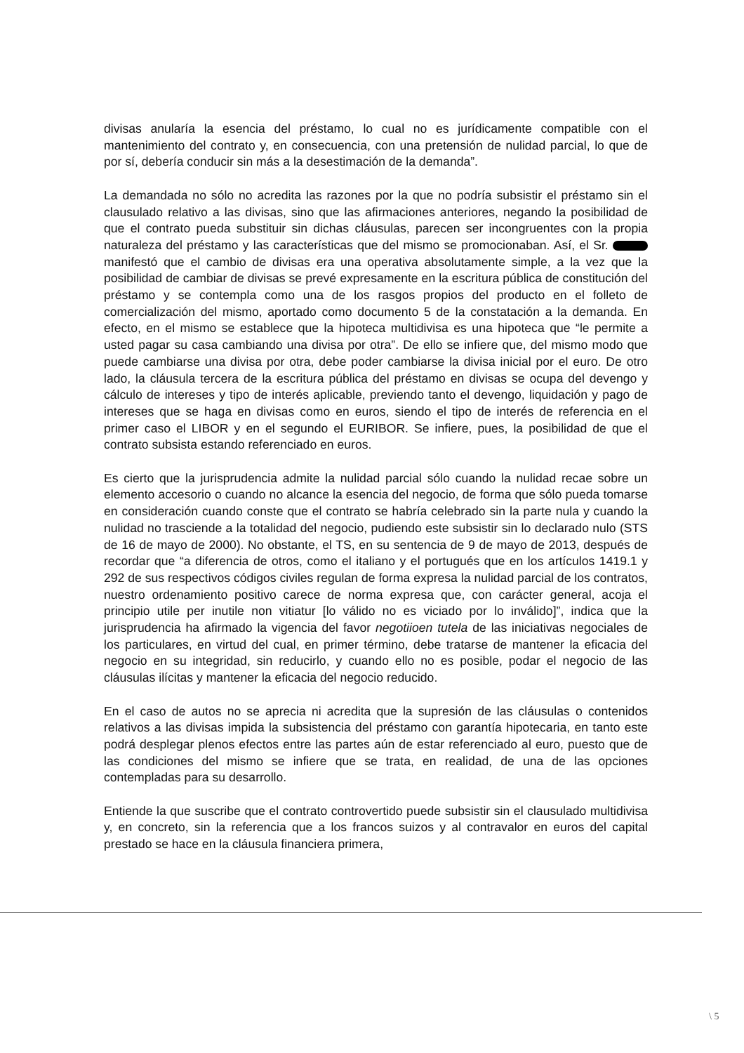divisas anularía la esencia del préstamo, lo cual no es jurídicamente compatible con el mantenimiento del contrato y, en consecuencia, con una pretensión de nulidad parcial, lo que de por sí, debería conducir sin más a la desestimación de la demanda”.
La demandada no sólo no acredita las razones por la que no podría subsistir el préstamo sin el clausulado relativo a las divisas, sino que las afirmaciones anteriores, negando la posibilidad de que el contrato pueda substituir sin dichas cláusulas, parecen ser incongruentes con la propia naturaleza del préstamo y las características que del mismo se promocionaban. Así, el Sr. manifestó que el cambio de divisas era una operativa absolutamente simple, a la vez que la posibilidad de cambiar de divisas se prevé expresamente en la escritura pública de constitución del préstamo y se contempla como una de los rasgos propios del producto en el folleto de comercialización del mismo, aportado como documento 5 de la constatación a la demanda. En efecto, en el mismo se establece que la hipoteca multidivisa es una hipoteca que “le permite a usted pagar su casa cambiando una divisa por otra”. De ello se infiere que, del mismo modo que puede cambiarse una divisa por otra, debe poder cambiarse la divisa inicial por el euro. De otro lado, la cláusula tercera de la escritura pública del préstamo en divisas se ocupa del devengo y cálculo de intereses y tipo de interés aplicable, previendo tanto el devengo, liquidación y pago de intereses que se haga en divisas como en euros, siendo el tipo de interés de referencia en el primer caso el LIBOR y en el segundo el EURIBOR. Se infiere, pues, la posibilidad de que el contrato subsista estando referenciado en euros.
Es cierto que la jurisprudencia admite la nulidad parcial sólo cuando la nulidad recae sobre un elemento accesorio o cuando no alcance la esencia del negocio, de forma que sólo pueda tomarse en consideración cuando conste que el contrato se habría celebrado sin la parte nula y cuando la nulidad no trasciende a la totalidad del negocio, pudiendo este subsistir sin lo declarado nulo (STS de 16 de mayo de 2000). No obstante, el TS, en su sentencia de 9 de mayo de 2013, después de recordar que “a diferencia de otros, como el italiano y el portugués que en los artículos 1419.1 y 292 de sus respectivos códigos civiles regulan de forma expresa la nulidad parcial de los contratos, nuestro ordenamiento positivo carece de norma expresa que, con carácter general, acoja el principio utile per inutile non vitiatur [lo válido no es viciado por lo inválido]”, indica que la jurisprudencia ha afirmado la vigencia del favor negotiioen tutela de las iniciativas negociales de los particulares, en virtud del cual, en primer término, debe tratarse de mantener la eficacia del negocio en su integridad, sin reducirlo, y cuando ello no es posible, podar el negocio de las cláusulas ilícitas y mantener la eficacia del negocio reducido.
En el caso de autos no se aprecia ni acredita que la supresión de las cláusulas o contenidos relativos a las divisas impida la subsistencia del préstamo con garantía hipotecaria, en tanto este podrá desplegar plenos efectos entre las partes aún de estar referenciado al euro, puesto que de las condiciones del mismo se infiere que se trata, en realidad, de una de las opciones contempladas para su desarrollo.
Entiende la que suscribe que el contrato controvertido puede subsistir sin el clausulado multidivisa y, en concreto, sin la referencia que a los francos suizos y al contravalor en euros del capital prestado se hace en la cláusula financiera primera,
\ 5